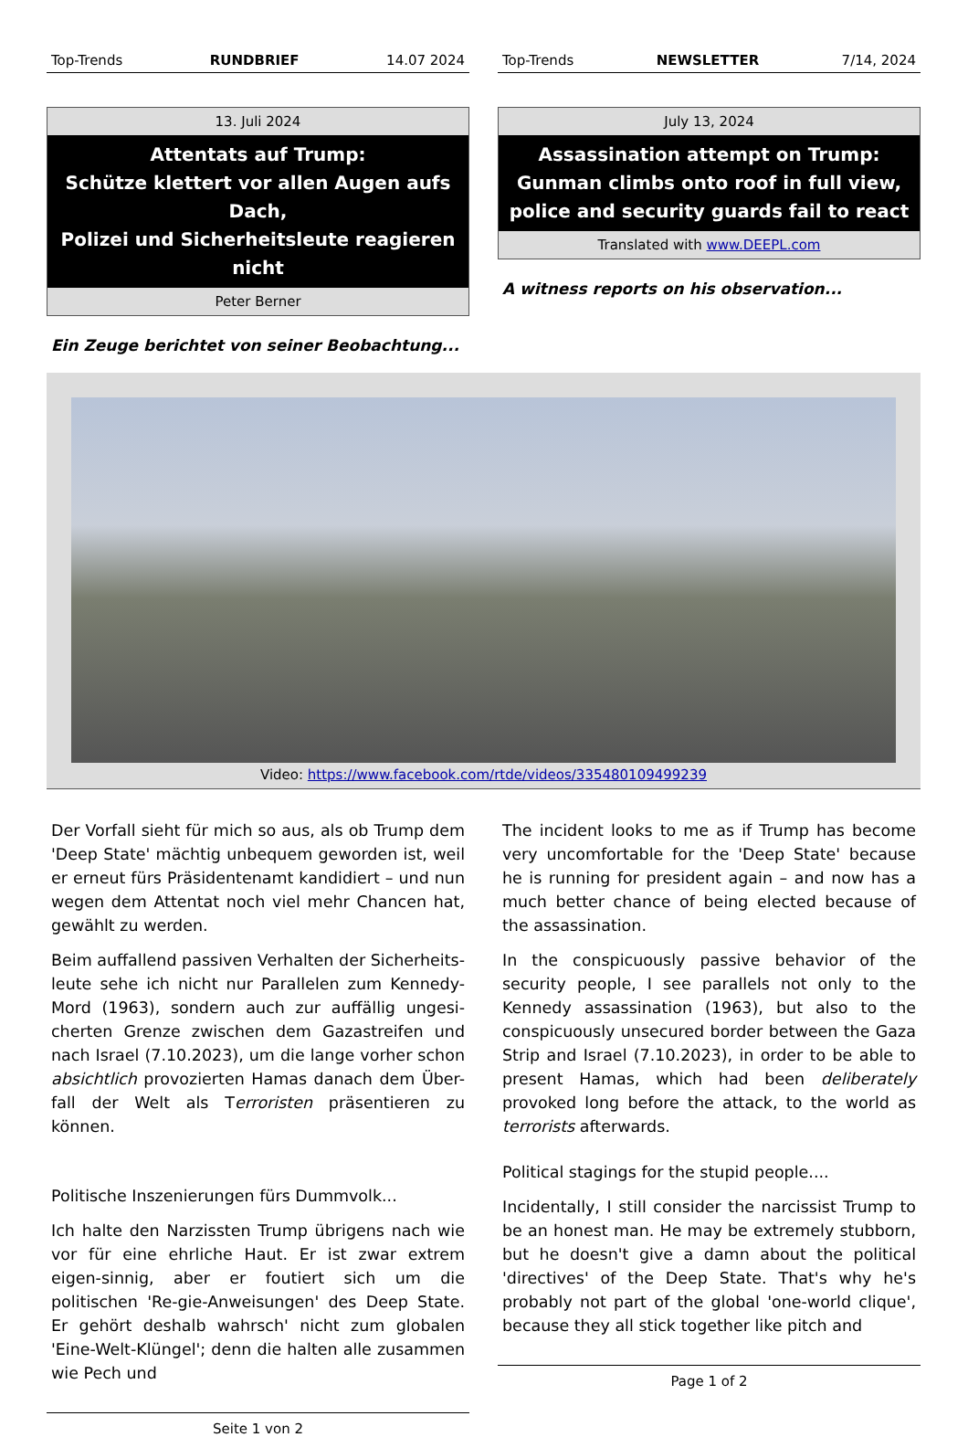Top-Trends RUNDBRIEF 14.07 2024
13. Juli 2024
Attentats auf Trump:
Schütze klettert vor allen Augen aufs Dach,
Polizei und Sicherheitsleute reagieren nicht
Peter Berner
Ein Zeuge berichtet von seiner Beobachtung...
Top-Trends NEWSLETTER 7/14, 2024
July 13, 2024
Assassination attempt on Trump:
Gunman climbs onto roof in full view,
police and security guards fail to react
Translated with www.DEEPL.com
A witness reports on his observation...
Video: https://www.facebook.com/rtde/videos/335480109499239
Der Vorfall sieht für mich so aus, als ob Trump dem 'Deep State' mächtig unbequem geworden ist, weil er erneut fürs Präsidentenamt kandidiert – und nun wegen dem Attentat noch viel mehr Chancen hat, gewählt zu werden.
Beim auffallend passiven Verhalten der Sicherheits-leute sehe ich nicht nur Parallelen zum Kennedy-Mord (1963), sondern auch zur auffällig ungesi-cherten Grenze zwischen dem Gazastreifen und nach Israel (7.10.2023), um die lange vorher schon absichtlich provozierten Hamas danach dem Über-fall der Welt als Terroristen präsentieren zu können.
Politische Inszenierungen fürs Dummvolk...
Ich halte den Narzissten Trump übrigens nach wie vor für eine ehrliche Haut. Er ist zwar extrem eigen-sinnig, aber er foutiert sich um die politischen 'Re-gie-Anweisungen' des Deep State. Er gehört deshalb wahrsch' nicht zum globalen 'Eine-Welt-Klüngel'; denn die halten alle zusammen wie Pech und
Seite 1 von 2
The incident looks to me as if Trump has become very uncomfortable for the 'Deep State' because he is running for president again – and now has a much better chance of being elected because of the assassination.
In the conspicuously passive behavior of the security people, I see parallels not only to the Kennedy assassination (1963), but also to the conspicuously unsecured border between the Gaza Strip and Israel (7.10.2023), in order to be able to present Hamas, which had been deliberately provoked long before the attack, to the world as terrorists afterwards.
Political stagings for the stupid people....
Incidentally, I still consider the narcissist Trump to be an honest man. He may be extremely stubborn, but he doesn't give a damn about the political 'directives' of the Deep State. That's why he's probably not part of the global 'one-world clique', because they all stick together like pitch and
Page 1 of 2